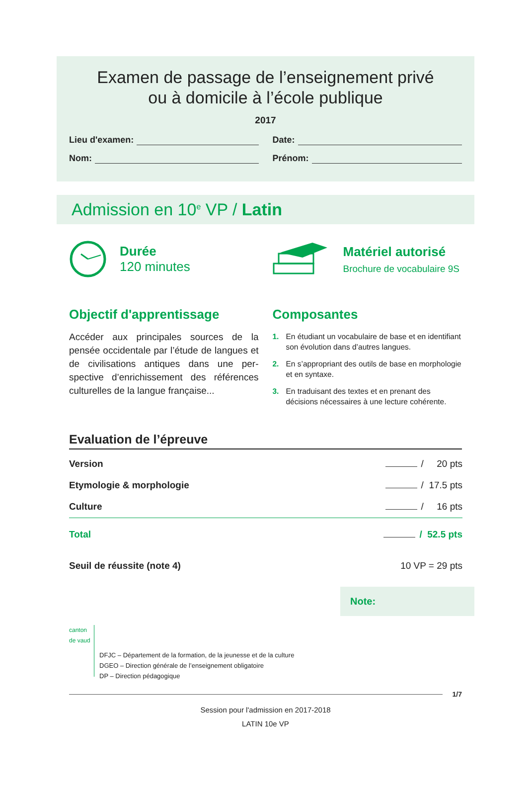Examen de passage de l’enseignement privé
ou à domicile à l’école publique
2017
Lieu d'examen: Date:
Nom: Prénom:
Admission en 10<sup>e</sup> VP / Latin
Durée
120 minutes
Matériel autorisé
Brochure de vocabulaire 9S
Objectif d'apprentissage
Accéder aux principales sources de la pensée occidentale par l’étude de langues et de civilisations antiques dans une per­spective d’enrichissement des références culturelles de la langue française...
Composantes
1. En étudiant un vocabulaire de base et en identifiant son évolution dans d’autres langues.
2. En s’appropriant des outils de base en morphologie et en syntaxe.
3. En traduisant des textes et en prenant des décisions nécessaires à une lecture cohérente.
Evaluation de l’épreuve
| Version | / 20 pts |
| Etymologie & morphologie | / 17.5 pts |
| Culture | / 16 pts |
| Total | / 52.5 pts |
| Seuil de réussite (note 4) | 10 VP = 29 pts |
Note:
canton de vaud
DFJC – Département de la formation, de la jeunesse et de la culture
DGEO – Direction générale de l’enseignement obligatoire
DP – Direction pédagogique
1/7
Session pour l'admission en 2017-2018
LATIN 10e VP